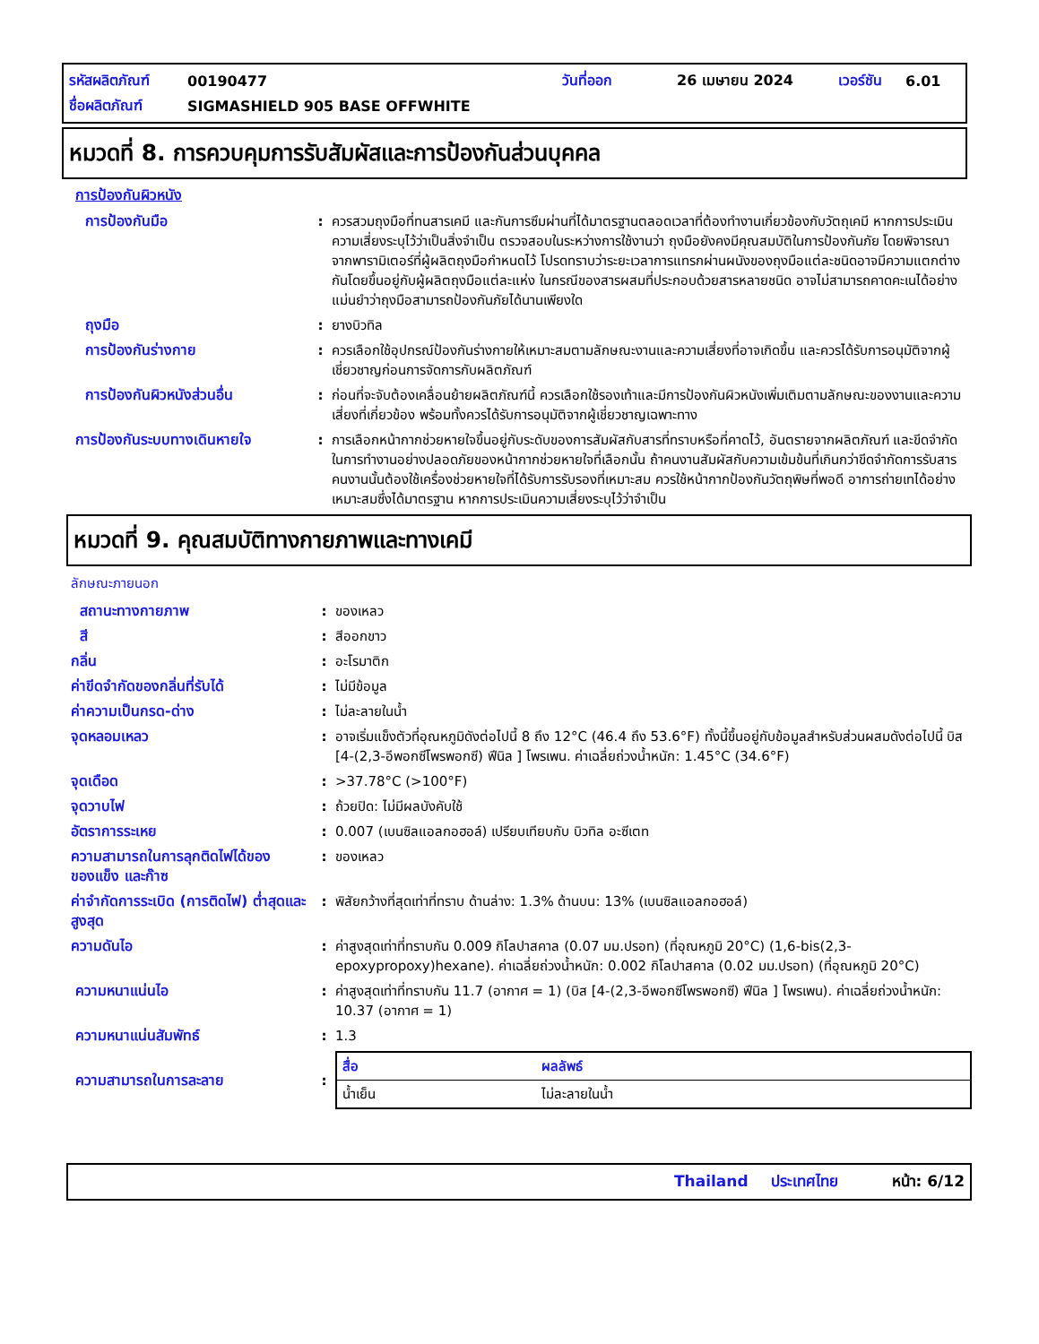รหัสผลิตภัณฑ์ 00190477 วันที่ออก 26 เมษายน 2024 เวอร์ชัน 6.01
ชื่อผลิตภัณฑ์ SIGMASHIELD 905 BASE OFFWHITE
หมวดที่ 8. การควบคุมการรับสัมผัสและการป้องกันส่วนบุคคล
การป้องกันผิวหนัง
การป้องกันมือ : ควรสวมถุงมือที่ทนสารเคมี และกันการซึมผ่านที่ได้มาตรฐานตลอดเวลาที่ต้องทำงานเกี่ยวข้องกับวัตถุเคมี หากการประเมินความเสี่ยงระบุไว้ว่าเป็นสิ่งจำเป็น ตรวจสอบในระหว่างการใช้งานว่า ถุงมือยังคงมีคุณสมบัติในการป้องกันภัย โดยพิจารณาจากพารามิเตอร์ที่ผู้ผลิตถุงมือกำหนดไว้ โปรดทราบว่าระยะเวลาการแทรกผ่านผนังของถุงมือแต่ละชนิดอาจมีความแตกต่างกันโดยขึ้นอยู่กับผู้ผลิตถุงมือแต่ละแห่ง ในกรณีของสารผสมที่ประกอบด้วยสารหลายชนิด อาจไม่สามารถคาดคะเนได้อย่างแม่นยำว่าถุงมือสามารถป้องกันภัยได้นานเพียงใด
ถุงมือ : ยางบิวทิล
การป้องกันร่างกาย : ควรเลือกใช้อุปกรณ์ป้องกันร่างกายให้เหมาะสมตามลักษณะงานและความเสี่ยงที่อาจเกิดขึ้น และควรได้รับการอนุมัติจากผู้เชี่ยวชาญก่อนการจัดการกับผลิตภัณฑ์
การป้องกันผิวหนังส่วนอื่น : ก่อนที่จะจับต้องเคลื่อนย้ายผลิตภัณฑ์นี้ ควรเลือกใช้รองเท้าและมีการป้องกันผิวหนังเพิ่มเติมตามลักษณะของงานและความเสี่ยงที่เกี่ยวข้อง พร้อมทั้งควรได้รับการอนุมัติจากผู้เชี่ยวชาญเฉพาะทาง
การป้องกันระบบทางเดินหายใจ : การเลือกหน้ากากช่วยหายใจขึ้นอยู่กับระดับของการสัมผัสกับสารที่ทราบหรือที่คาดไว้, อันตรายจากผลิตภัณฑ์ และขีดจำกัดในการทำงานอย่างปลอดภัยของหน้ากากช่วยหายใจที่เลือกนั้น ถ้าคนงานสัมผัสกับความเข้มข้นที่เกินกว่าขีดจำกัดการรับสาร คนงานนั้นต้องใช้เครื่องช่วยหายใจที่ได้รับการรับรองที่เหมาะสม ควรใช้หน้ากากป้องกันวัตถุพิษที่พอดี อาการถ่ายเทได้อย่างเหมาะสมซึ่งได้มาตรฐาน หากการประเมินความเสี่ยงระบุไว้ว่าจำเป็น
หมวดที่ 9. คุณสมบัติทางกายภาพและทางเคมี
ลักษณะภายนอก
สถานะทางกายภาพ : ของเหลว
สี : สีออกขาว
กลิ่น : อะโรมาติก
ค่าขีดจำกัดของกลิ่นที่รับได้ : ไม่มีข้อมูล
ค่าความเป็นกรด-ด่าง : ไม่ละลายในน้ำ
จุดหลอมเหลว : อาจเริ่มแข็งตัวที่อุณหภูมิดังต่อไปนี้ 8 ถึง 12°C (46.4 ถึง 53.6°F) ทั้งนี้ขึ้นอยู่กับข้อมูลสำหรับส่วนผสมดังต่อไปนี้ บิส [4-(2,3-อีพอกซีโพรพอกซี) ฟีนิล ] โพรเพน. ค่าเฉลี่ยถ่วงน้ำหนัก: 1.45°C (34.6°F)
จุดเดือด : >37.78°C (>100°F)
จุดวาบไฟ : ถ้วยปิด: ไม่มีผลบังคับใช้
อัตราการระเหย : 0.007 (เบนซิลแอลกอฮอล์) เปรียบเทียบกับ บิวทิล อะซีเตท
ความสามารถในการลุกติดไฟได้ของของแข็ง และก๊าซ
: ของเหลว
ค่าจำกัดการระเบิด (การติดไฟ) ต่ำสุดและสูงสุด
: พิสัยกว้างที่สุดเท่าที่ทราบ ด้านล่าง: 1.3% ด้านบน: 13% (เบนซิลแอลกอฮอล์)
ความดันไอ : ค่าสูงสุดเท่าที่ทราบกัน 0.009 กิโลปาสคาล (0.07 มม.ปรอท) (ที่อุณหภูมิ 20°C) (1,6-bis(2,3-epoxypropoxy)hexane). ค่าเฉลี่ยถ่วงน้ำหนัก: 0.002 กิโลปาสคาล (0.02 มม.ปรอท) (ที่อุณหภูมิ 20°C)
ความหนาแน่นไอ : ค่าสูงสุดเท่าที่ทราบกัน 11.7 (อากาศ = 1) (บิส [4-(2,3-อีพอกซีโพรพอกซี) ฟีนิล ] โพรเพน). ค่าเฉลี่ยถ่วงน้ำหนัก: 10.37 (อากาศ = 1)
ความหนาแน่นสัมพัทธ์ : 1.3
ความสามารถในการละลาย :
| สื่อ | ผลลัพธ์ |
| --- | --- |
| น้ำเย็น | ไม่ละลายในน้ำ |
Thailand ประเทศไทย หน้า: 6/12